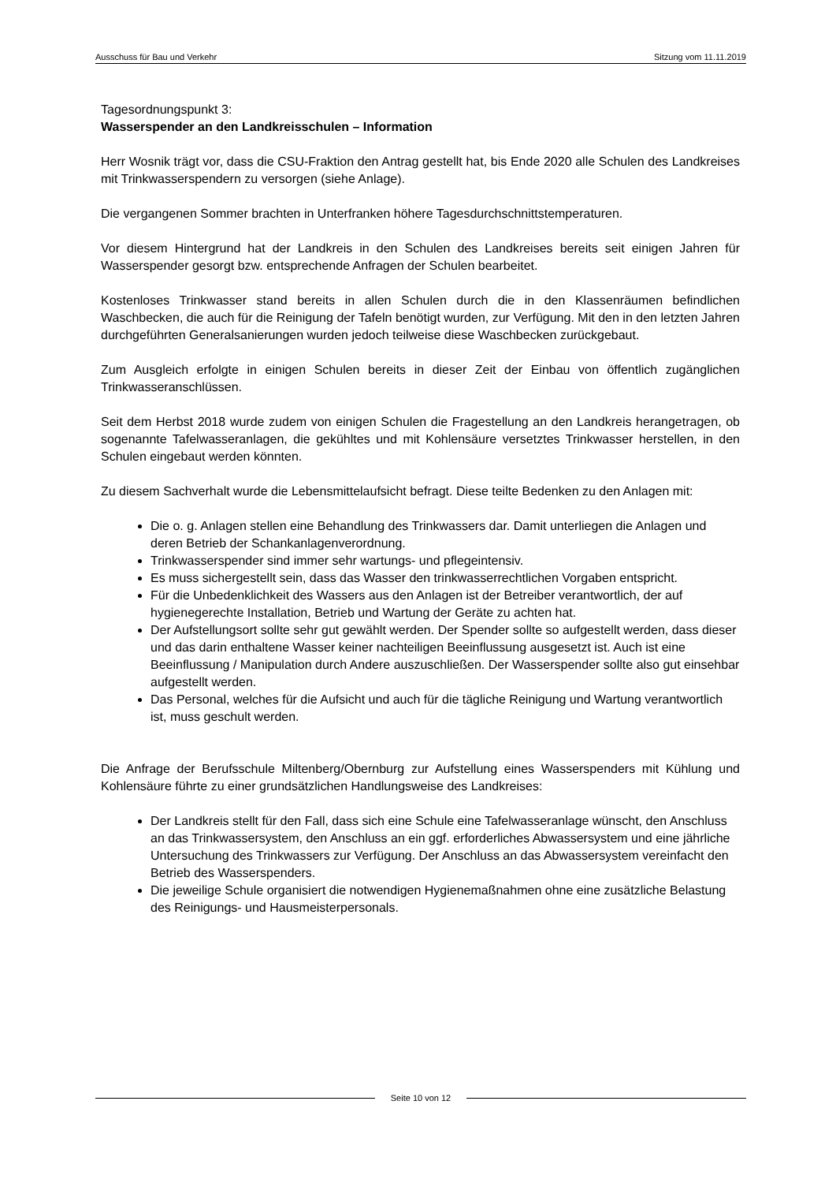Ausschuss für Bau und Verkehr Sitzung vom 11.11.2019
Tagesordnungspunkt 3:
Wasserspender an den Landkreisschulen – Information
Herr Wosnik trägt vor, dass die CSU-Fraktion den Antrag gestellt hat, bis Ende 2020 alle Schulen des Landkreises mit Trinkwasserspendern zu versorgen (siehe Anlage).
Die vergangenen Sommer brachten in Unterfranken höhere Tagesdurchschnittstemperaturen.
Vor diesem Hintergrund hat der Landkreis in den Schulen des Landkreises bereits seit einigen Jahren für Wasserspender gesorgt bzw. entsprechende Anfragen der Schulen bearbeitet.
Kostenloses Trinkwasser stand bereits in allen Schulen durch die in den Klassenräumen befindlichen Waschbecken, die auch für die Reinigung der Tafeln benötigt wurden, zur Verfügung. Mit den in den letzten Jahren durchgeführten Generalsanierungen wurden jedoch teilweise diese Waschbecken zurückgebaut.
Zum Ausgleich erfolgte in einigen Schulen bereits in dieser Zeit der Einbau von öffentlich zugänglichen Trinkwasseranschlüssen.
Seit dem Herbst 2018 wurde zudem von einigen Schulen die Fragestellung an den Landkreis herangetragen, ob sogenannte Tafelwasseranlagen, die gekühltes und mit Kohlensäure versetztes Trinkwasser herstellen, in den Schulen eingebaut werden könnten.
Zu diesem Sachverhalt wurde die Lebensmittelaufsicht befragt. Diese teilte Bedenken zu den Anlagen mit:
Die o. g. Anlagen stellen eine Behandlung des Trinkwassers dar. Damit unterliegen die Anlagen und deren Betrieb der Schankanlagenverordnung.
Trinkwasserspender sind immer sehr wartungs- und pflegeintensiv.
Es muss sichergestellt sein, dass das Wasser den trinkwasserrechtlichen Vorgaben entspricht.
Für die Unbedenklichkeit des Wassers aus den Anlagen ist der Betreiber verantwortlich, der auf hygienegerechte Installation, Betrieb und Wartung der Geräte zu achten hat.
Der Aufstellungsort sollte sehr gut gewählt werden. Der Spender sollte so aufgestellt werden, dass dieser und das darin enthaltene Wasser keiner nachteiligen Beeinflussung ausgesetzt ist. Auch ist eine Beeinflussung / Manipulation durch Andere auszuschließen. Der Wasserspender sollte also gut einsehbar aufgestellt werden.
Das Personal, welches für die Aufsicht und auch für die tägliche Reinigung und Wartung verantwortlich ist, muss geschult werden.
Die Anfrage der Berufsschule Miltenberg/Obernburg zur Aufstellung eines Wasserspenders mit Kühlung und Kohlensäure führte zu einer grundsätzlichen Handlungsweise des Landkreises:
Der Landkreis stellt für den Fall, dass sich eine Schule eine Tafelwasseranlage wünscht, den Anschluss an das Trinkwassersystem, den Anschluss an ein ggf. erforderliches Abwassersystem und eine jährliche Untersuchung des Trinkwassers zur Verfügung. Der Anschluss an das Abwassersystem vereinfacht den Betrieb des Wasserspenders.
Die jeweilige Schule organisiert die notwendigen Hygienemaßnahmen ohne eine zusätzliche Belastung des Reinigungs- und Hausmeisterpersonals.
Seite 10 von 12